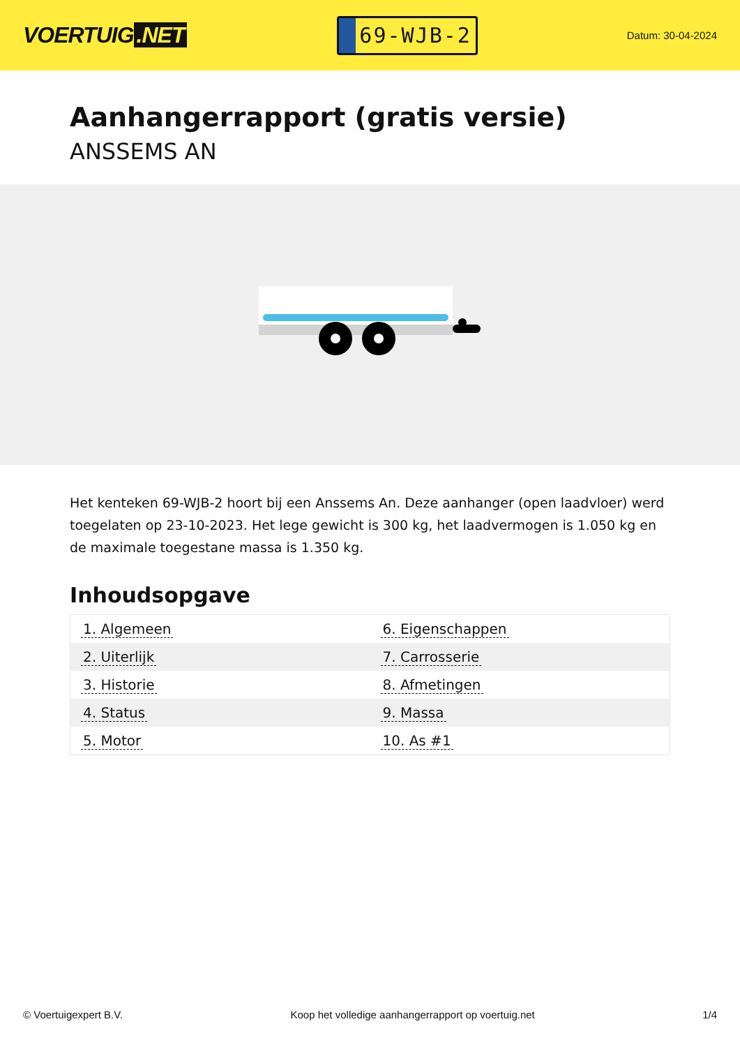VOERTUIG.NET
69-WJB-2
Datum: 30-04-2024
Aanhangerrapport (gratis versie)
ANSSEMS AN
Het kenteken 69-WJB-2 hoort bij een Anssems An. Deze aanhanger (open laadvloer) werd toegelaten op 23-10-2023. Het lege gewicht is 300 kg, het laadvermogen is 1.050 kg en de maximale toegestane massa is 1.350 kg.
Inhoudsopgave
| 1. Algemeen | 6. Eigenschappen |
| 2. Uiterlijk | 7. Carrosserie |
| 3. Historie | 8. Afmetingen |
| 4. Status | 9. Massa |
| 5. Motor | 10. As #1 |
© Voertuigexpert B.V. Koop het volledige aanhangerrapport op voertuig.net 1/4